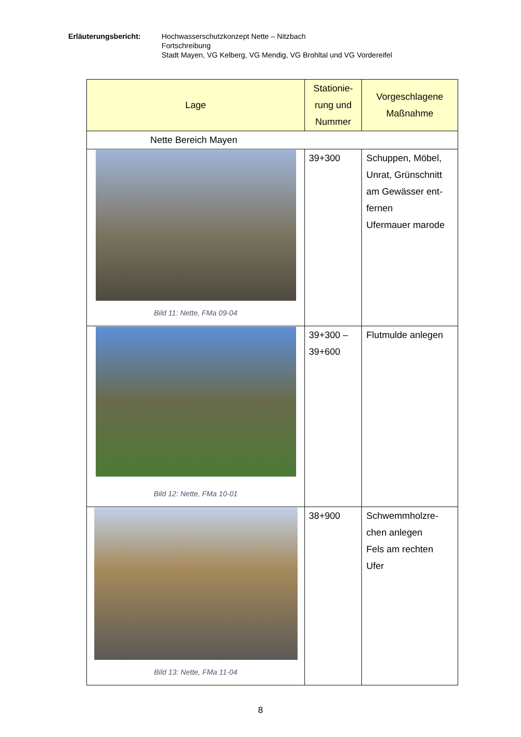Erläuterungsbericht: Hochwasserschutzkonzept Nette – Nitzbach
Fortschreibung
Stadt Mayen, VG Kelberg, VG Mendig, VG Brohltal und VG Vordereifel
| Lage | Stationie- rung und Nummer | Vorgeschlagene Maßnahme |
| --- | --- | --- |
| Nette Bereich Mayen | | |
| Bild 11: Nette, FMa 09-04 | 39+300 | Schuppen, Möbel, Unrat, Grünschnitt am Gewässer ent-fernen Ufermauer marode |
| Bild 12: Nette, FMa 10-01 | 39+300 – 39+600 | Flutmulde anlegen |
| Bild 13: Nette, FMa 11-04 | 38+900 | Schwemmholzre- chen anlegen Fels am rechten Ufer |
8